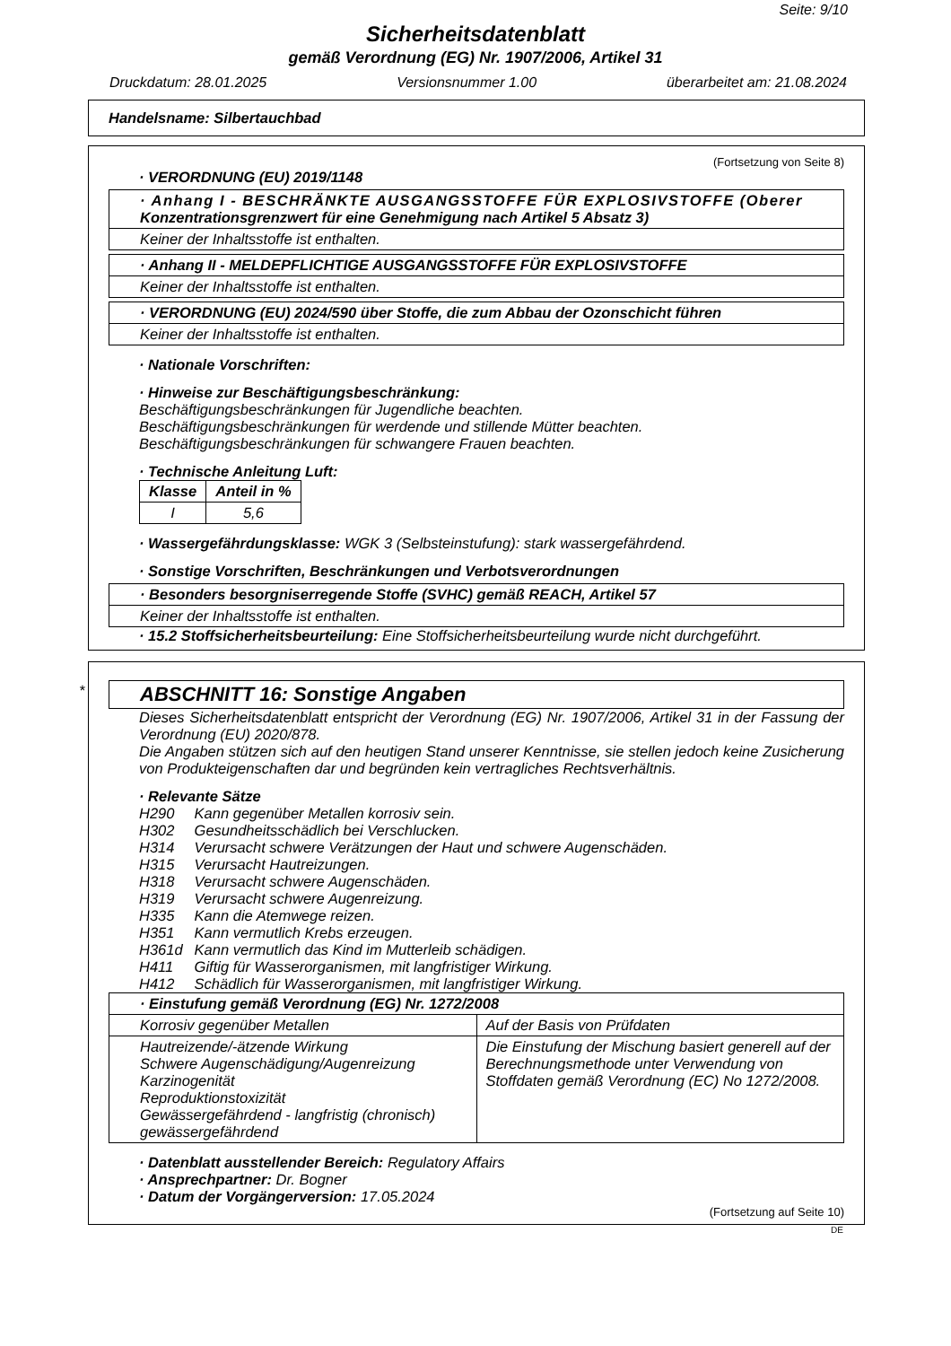Seite: 9/10
Sicherheitsdatenblatt
gemäß Verordnung (EG) Nr. 1907/2006, Artikel 31
Druckdatum: 28.01.2025 Versionsnummer 1.00 überarbeitet am: 21.08.2024
Handelsname: Silbertauchbad
(Fortsetzung von Seite 8)
· VERORDNUNG (EU) 2019/1148
· Anhang I - BESCHRÄNKTE AUSGANGSSTOFFE FÜR EXPLOSIVSTOFFE (Oberer Konzentrationsgrenzwert für eine Genehmigung nach Artikel 5 Absatz 3)
Keiner der Inhaltsstoffe ist enthalten.
· Anhang II - MELDEPFLICHTIGE AUSGANGSSTOFFE FÜR EXPLOSIVSTOFFE
Keiner der Inhaltsstoffe ist enthalten.
· VERORDNUNG (EU) 2024/590 über Stoffe, die zum Abbau der Ozonschicht führen
Keiner der Inhaltsstoffe ist enthalten.
· Nationale Vorschriften:
· Hinweise zur Beschäftigungsbeschränkung:
Beschäftigungsbeschränkungen für Jugendliche beachten.
Beschäftigungsbeschränkungen für werdende und stillende Mütter beachten.
Beschäftigungsbeschränkungen für schwangere Frauen beachten.
· Technische Anleitung Luft:
| Klasse | Anteil in % |
| --- | --- |
| I | 5,6 |
· Wassergefährdungsklasse: WGK 3 (Selbsteinstufung): stark wassergefährdend.
· Sonstige Vorschriften, Beschränkungen und Verbotsverordnungen
· Besonders besorgniserregende Stoffe (SVHC) gemäß REACH, Artikel 57
Keiner der Inhaltsstoffe ist enthalten.
· 15.2 Stoffsicherheitsbeurteilung: Eine Stoffsicherheitsbeurteilung wurde nicht durchgeführt.
ABSCHNITT 16: Sonstige Angaben
*
Dieses Sicherheitsdatenblatt entspricht der Verordnung (EG) Nr. 1907/2006, Artikel 31 in der Fassung der Verordnung (EU) 2020/878.
Die Angaben stützen sich auf den heutigen Stand unserer Kenntnisse, sie stellen jedoch keine Zusicherung von Produkteigenschaften dar und begründen kein vertragliches Rechtsverhältnis.
· Relevante Sätze
H290 Kann gegenüber Metallen korrosiv sein.
H302 Gesundheitsschädlich bei Verschlucken.
H314 Verursacht schwere Verätzungen der Haut und schwere Augenschäden.
H315 Verursacht Hautreizungen.
H318 Verursacht schwere Augenschäden.
H319 Verursacht schwere Augenreizung.
H335 Kann die Atemwege reizen.
H351 Kann vermutlich Krebs erzeugen.
H361d Kann vermutlich das Kind im Mutterleib schädigen.
H411 Giftig für Wasserorganismen, mit langfristiger Wirkung.
H412 Schädlich für Wasserorganismen, mit langfristiger Wirkung.
| · Einstufung gemäß Verordnung (EG) Nr. 1272/2008 | |
| --- | --- |
| Korrosiv gegenüber Metallen | Auf der Basis von Prüfdaten |
| Hautreizende/-ätzende Wirkung Schwere Augenschädigung/Augenreizung Karzinogenität Reproduktionstoxizität Gewässergefährdend - langfristig (chronisch) gewässergefährdend | Die Einstufung der Mischung basiert generell auf der Berechnungsmethode unter Verwendung von Stoffdaten gemäß Verordnung (EC) No 1272/2008. |
· Datenblatt ausstellender Bereich: Regulatory Affairs
· Ansprechpartner: Dr. Bogner
· Datum der Vorgängerversion: 17.05.2024
(Fortsetzung auf Seite 10)
DE